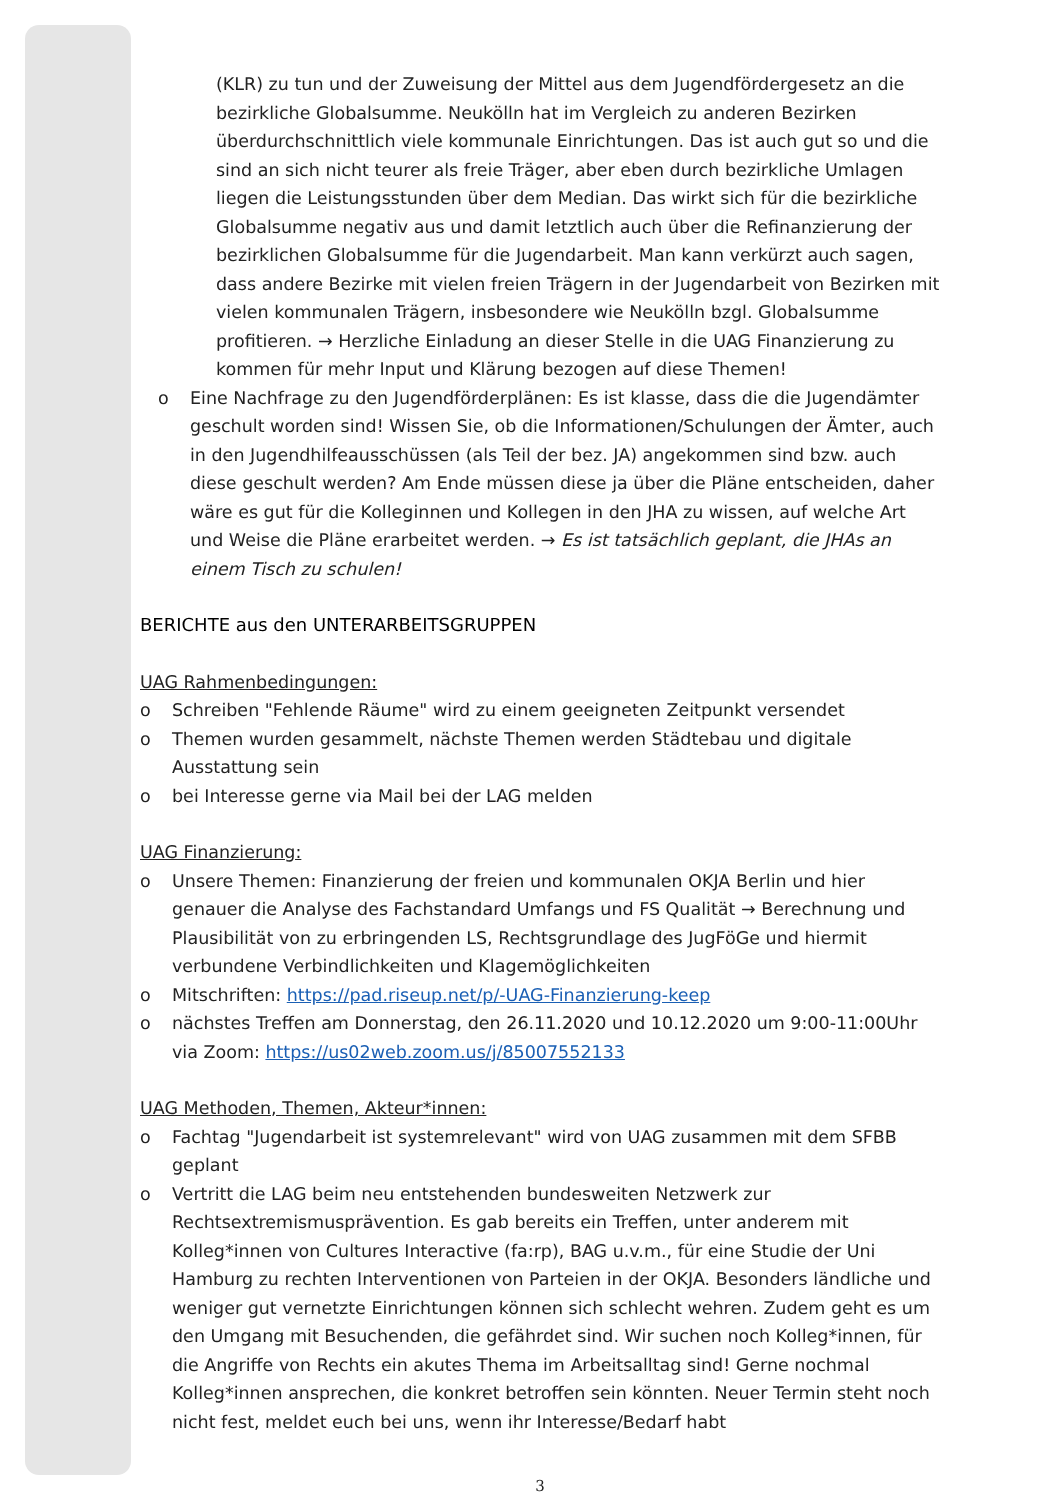(KLR) zu tun und der Zuweisung der Mittel aus dem Jugendfördergesetz an die bezirkliche Globalsumme. Neukölln hat im Vergleich zu anderen Bezirken überdurchschnittlich viele kommunale Einrichtungen. Das ist auch gut so und die sind an sich nicht teurer als freie Träger, aber eben durch bezirkliche Umlagen liegen die Leistungsstunden über dem Median. Das wirkt sich für die bezirkliche Globalsumme negativ aus und damit letztlich auch über die Refinanzierung der bezirklichen Globalsumme für die Jugendarbeit. Man kann verkürzt auch sagen, dass andere Bezirke mit vielen freien Trägern in der Jugendarbeit von Bezirken mit vielen kommunalen Trägern, insbesondere wie Neukölln bzgl. Globalsumme profitieren. → Herzliche Einladung an dieser Stelle in die UAG Finanzierung zu kommen für mehr Input und Klärung bezogen auf diese Themen!
o Eine Nachfrage zu den Jugendförderplänen: Es ist klasse, dass die die Jugendämter geschult worden sind! Wissen Sie, ob die Informationen/Schulungen der Ämter, auch in den Jugendhilfeausschüssen (als Teil der bez. JA) angekommen sind bzw. auch diese geschult werden? Am Ende müssen diese ja über die Pläne entscheiden, daher wäre es gut für die Kolleginnen und Kollegen in den JHA zu wissen, auf welche Art und Weise die Pläne erarbeitet werden. → Es ist tatsächlich geplant, die JHAs an einem Tisch zu schulen!
BERICHTE aus den UNTERARBEITSGRUPPEN
UAG Rahmenbedingungen:
o Schreiben "Fehlende Räume" wird zu einem geeigneten Zeitpunkt versendet
o Themen wurden gesammelt, nächste Themen werden Städtebau und digitale Ausstattung sein
o bei Interesse gerne via Mail bei der LAG melden
UAG Finanzierung:
o Unsere Themen: Finanzierung der freien und kommunalen OKJA Berlin und hier genauer die Analyse des Fachstandard Umfangs und FS Qualität → Berechnung und Plausibilität von zu erbringenden LS, Rechtsgrundlage des JugFöGe und hiermit verbundene Verbindlichkeiten und Klagemöglichkeiten
o Mitschriften: https://pad.riseup.net/p/-UAG-Finanzierung-keep
o nächstes Treffen am Donnerstag, den 26.11.2020 und 10.12.2020 um 9:00-11:00Uhr via Zoom: https://us02web.zoom.us/j/85007552133
UAG Methoden, Themen, Akteur*innen:
o Fachtag "Jugendarbeit ist systemrelevant" wird von UAG zusammen mit dem SFBB geplant
o Vertritt die LAG beim neu entstehenden bundesweiten Netzwerk zur Rechtsextremismusprävention. Es gab bereits ein Treffen, unter anderem mit Kolleg*innen von Cultures Interactive (fa:rp), BAG u.v.m., für eine Studie der Uni Hamburg zu rechten Interventionen von Parteien in der OKJA. Besonders ländliche und weniger gut vernetzte Einrichtungen können sich schlecht wehren. Zudem geht es um den Umgang mit Besuchenden, die gefährdet sind. Wir suchen noch Kolleg*innen, für die Angriffe von Rechts ein akutes Thema im Arbeitsalltag sind! Gerne nochmal Kolleg*innen ansprechen, die konkret betroffen sein könnten. Neuer Termin steht noch nicht fest, meldet euch bei uns, wenn ihr Interesse/Bedarf habt
3